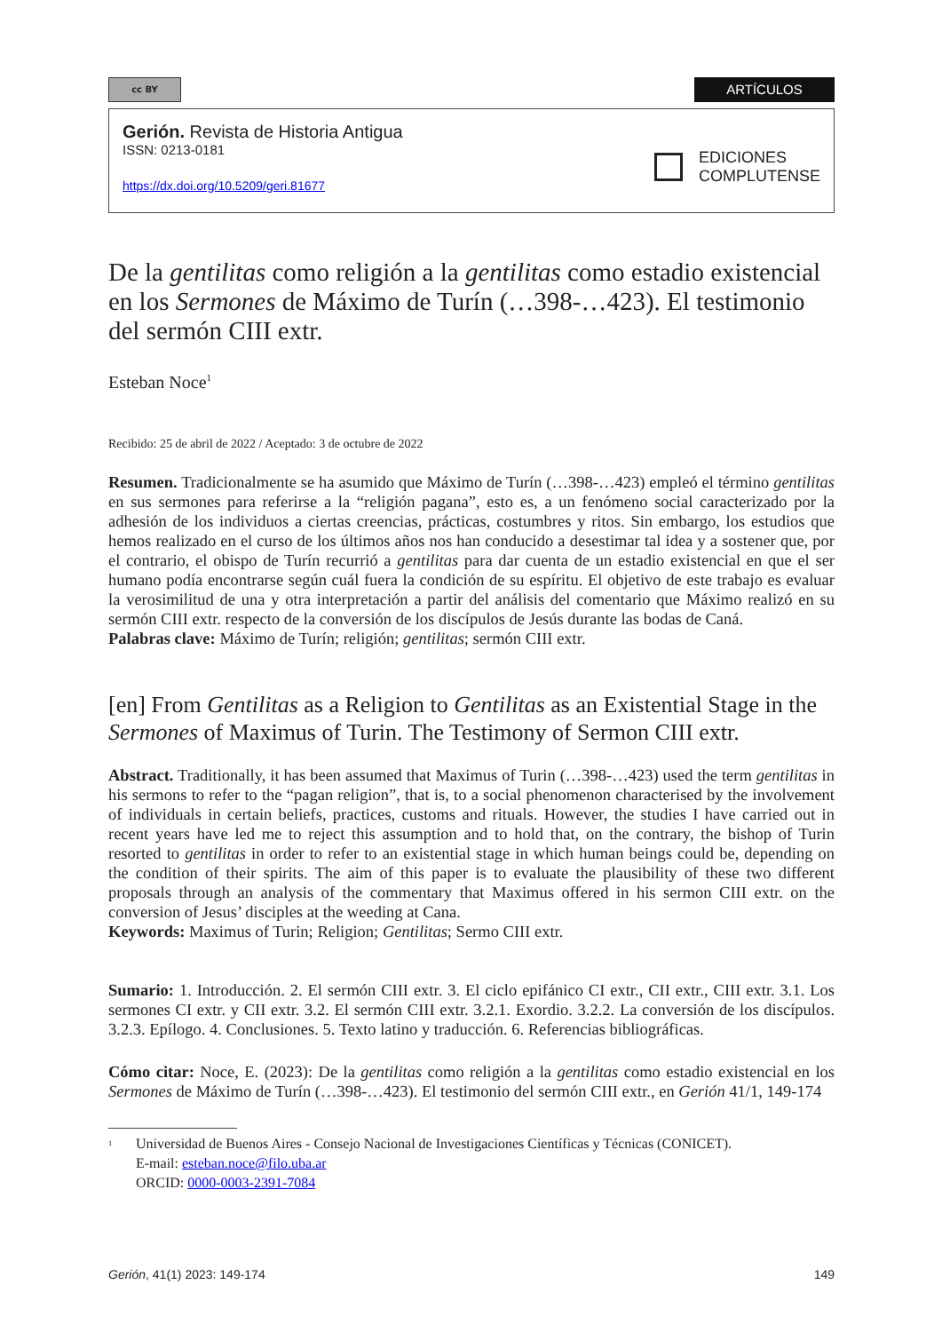cc BY
ARTÍCULOS
EDICIONES
COMPLUTENSE
Gerión. Revista de Historia Antigua
ISSN: 0213-0181
https://dx.doi.org/10.5209/geri.81677
De la gentilitas como religión a la gentilitas como estadio existencial en los Sermones de Máximo de Turín (…398-…423). El testimonio del sermón CIII extr.
Esteban Noce<sup>1</sup>
Recibido: 25 de abril de 2022 / Aceptado: 3 de octubre de 2022
Resumen. Tradicionalmente se ha asumido que Máximo de Turín (…398-…423) empleó el término gentilitas en sus sermones para referirse a la “religión pagana”, esto es, a un fenómeno social caracterizado por la adhesión de los individuos a ciertas creencias, prácticas, costumbres y ritos. Sin embargo, los estudios que hemos realizado en el curso de los últimos años nos han conducido a desestimar tal idea y a sostener que, por el contrario, el obispo de Turín recurrió a gentilitas para dar cuenta de un estadio existencial en que el ser humano podía encontrarse según cuál fuera la condición de su espíritu. El objetivo de este trabajo es evaluar la verosimilitud de una y otra interpretación a partir del análisis del comentario que Máximo realizó en su sermón CIII extr. respecto de la conversión de los discípulos de Jesús durante las bodas de Caná.
Palabras clave: Máximo de Turín; religión; gentilitas; sermón CIII extr.
[en] From Gentilitas as a Religion to Gentilitas as an Existential Stage in the Sermones of Maximus of Turin. The Testimony of Sermon CIII extr.
Abstract. Traditionally, it has been assumed that Maximus of Turin (…398-…423) used the term gentilitas in his sermons to refer to the “pagan religion”, that is, to a social phenomenon characterised by the involvement of individuals in certain beliefs, practices, customs and rituals. However, the studies I have carried out in recent years have led me to reject this assumption and to hold that, on the contrary, the bishop of Turin resorted to gentilitas in order to refer to an existential stage in which human beings could be, depending on the condition of their spirits. The aim of this paper is to evaluate the plausibility of these two different proposals through an analysis of the commentary that Maximus offered in his sermon CIII extr. on the conversion of Jesus’ disciples at the weeding at Cana.
Keywords: Maximus of Turin; Religion; Gentilitas; Sermo CIII extr.
Sumario: 1. Introducción. 2. El sermón CIII extr. 3. El ciclo epifánico CI extr., CII extr., CIII extr. 3.1. Los sermones CI extr. y CII extr. 3.2. El sermón CIII extr. 3.2.1. Exordio. 3.2.2. La conversión de los discípulos. 3.2.3. Epílogo. 4. Conclusiones. 5. Texto latino y traducción. 6. Referencias bibliográficas.
Cómo citar: Noce, E. (2023): De la gentilitas como religión a la gentilitas como estadio existencial en los Sermones de Máximo de Turín (…398-…423). El testimonio del sermón CIII extr., en Gerión 41/1, 149-174
<sup>1</sup> Universidad de Buenos Aires - Consejo Nacional de Investigaciones Científicas y Técnicas (CONICET).
E-mail: esteban.noce@filo.uba.ar
ORCID: 0000-0003-2391-7084
Gerión, 41(1) 2023: 149-174 149